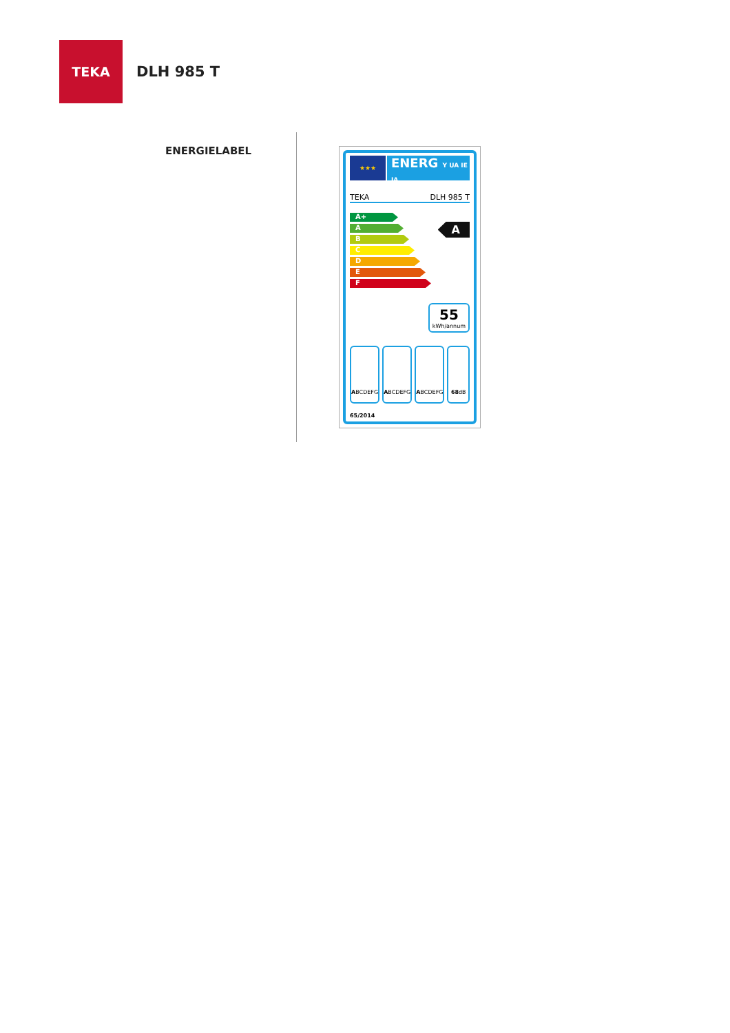TEKA
DLH 985 T
ENERGIELABEL
★★★
ENERG Y UA IE IA
TEKA DLH 985 T
A+
A
B
C
D
E
F
A
55
kWh/annum
A BCDEFG A BCDEFG A BCDEFG 68 dB
65/2014